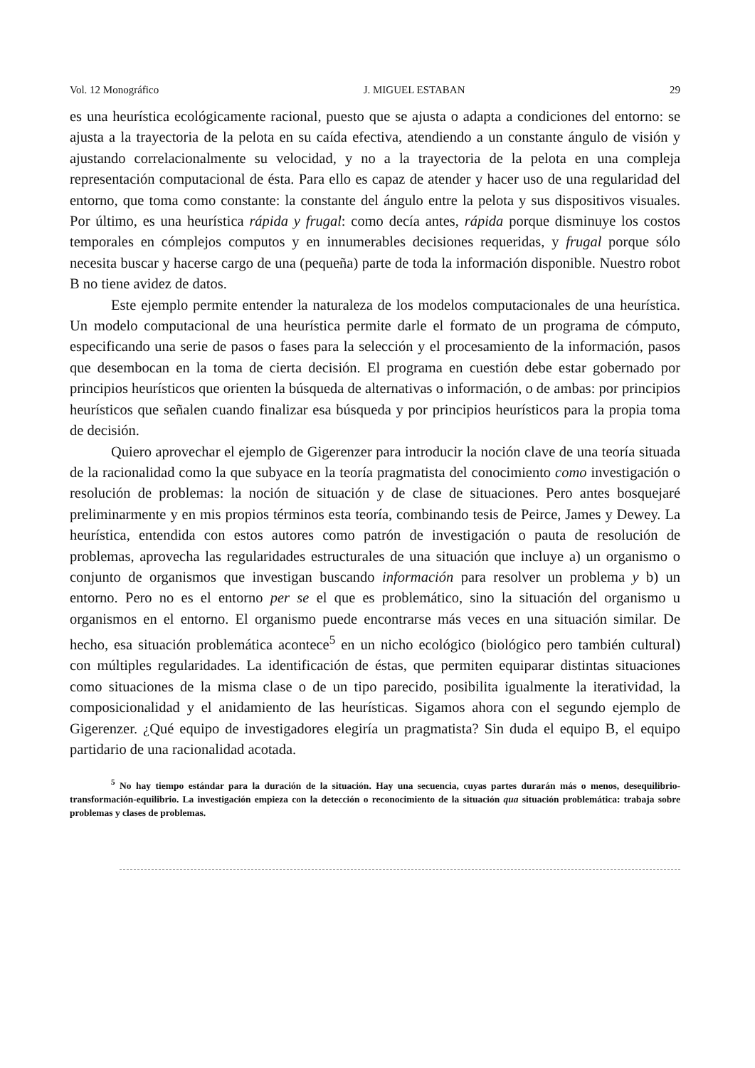Vol. 12 Monográfico J. MIGUEL ESTABAN 29
es una heurística ecológicamente racional, puesto que se ajusta o adapta a condiciones del entorno: se ajusta a la trayectoria de la pelota en su caída efectiva, atendiendo a un constante ángulo de visión y ajustando correlacionalmente su velocidad, y no a la trayectoria de la pelota en una compleja representación computacional de ésta. Para ello es capaz de atender y hacer uso de una regularidad del entorno, que toma como constante: la constante del ángulo entre la pelota y sus dispositivos visuales. Por último, es una heurística rápida y frugal: como decía antes, rápida porque disminuye los costos temporales en cómplejos computos y en innumerables decisiones requeridas, y frugal porque sólo necesita buscar y hacerse cargo de una (pequeña) parte de toda la información disponible. Nuestro robot B no tiene avidez de datos.
Este ejemplo permite entender la naturaleza de los modelos computacionales de una heurística. Un modelo computacional de una heurística permite darle el formato de un programa de cómputo, especificando una serie de pasos o fases para la selección y el procesamiento de la información, pasos que desembocan en la toma de cierta decisión. El programa en cuestión debe estar gobernado por principios heurísticos que orienten la búsqueda de alternativas o información, o de ambas: por principios heurísticos que señalen cuando finalizar esa búsqueda y por principios heurísticos para la propia toma de decisión.
Quiero aprovechar el ejemplo de Gigerenzer para introducir la noción clave de una teoría situada de la racionalidad como la que subyace en la teoría pragmatista del conocimiento como investigación o resolución de problemas: la noción de situación y de clase de situaciones. Pero antes bosquejaré preliminarmente y en mis propios términos esta teoría, combinando tesis de Peirce, James y Dewey. La heurística, entendida con estos autores como patrón de investigación o pauta de resolución de problemas, aprovecha las regularidades estructurales de una situación que incluye a) un organismo o conjunto de organismos que investigan buscando información para resolver un problema y b) un entorno. Pero no es el entorno per se el que es problemático, sino la situación del organismo u organismos en el entorno. El organismo puede encontrarse más veces en una situación similar. De hecho, esa situación problemática acontece<sup>5</sup> en un nicho ecológico (biológico pero también cultural) con múltiples regularidades. La identificación de éstas, que permiten equiparar distintas situaciones como situaciones de la misma clase o de un tipo parecido, posibilita igualmente la iteratividad, la composicionalidad y el anidamiento de las heurísticas. Sigamos ahora con el segundo ejemplo de Gigerenzer. ¿Qué equipo de investigadores elegiría un pragmatista? Sin duda el equipo B, el equipo partidario de una racionalidad acotada.
<sup>5</sup> No hay tiempo estándar para la duración de la situación. Hay una secuencia, cuyas partes durarán más o menos, desequilibrio-transformación-equilibrio. La investigación empieza con la detección o reconocimiento de la situación qua situación problemática: trabaja sobre problemas y clases de problemas.